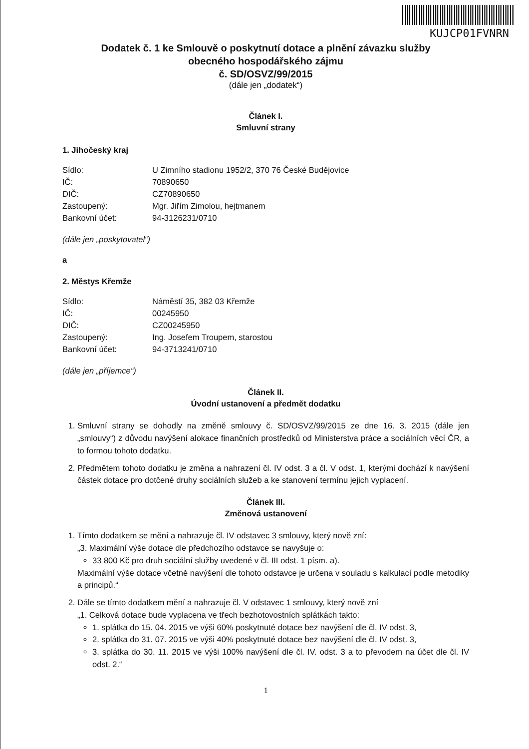KUJCP01FVNRN
Dodatek č. 1 ke Smlouvě o poskytnutí dotace a plnění závazku služby
obecného hospodářského zájmu
č. SD/OSVZ/99/2015
(dále jen „dodatek“)
Článek I.
Smluvní strany
1. Jihočeský kraj
| Sídlo: | U Zimního stadionu 1952/2, 370 76 České Budějovice |
| IČ: | 70890650 |
| DIČ: | CZ70890650 |
| Zastoupený: | Mgr. Jiřím Zimolou, hejtmanem |
| Bankovní účet: | 94-3126231/0710 |
(dále jen „poskytovatel“)
a
2. Městys Křemže
| Sídlo: | Náměstí 35, 382 03 Křemže |
| IČ: | 00245950 |
| DIČ: | CZ00245950 |
| Zastoupený: | Ing. Josefem Troupem, starostou |
| Bankovní účet: | 94-3713241/0710 |
(dále jen „příjemce“)
Článek II.
Úvodní ustanovení a předmět dodatku
1. Smluvní strany se dohodly na změně smlouvy č. SD/OSVZ/99/2015 ze dne 16. 3. 2015 (dále jen „smlouvy“) z důvodu navýšení alokace finančních prostředků od Ministerstva práce a sociálních věcí ČR, a to formou tohoto dodatku.
2. Předmětem tohoto dodatku je změna a nahrazení čl. IV odst. 3 a čl. V odst. 1, kterými dochází k navýšení částek dotace pro dotčené druhy sociálních služeb a ke stanovení termínu jejich vyplacení.
Článek III.
Změnová ustanovení
1. Tímto dodatkem se mění a nahrazuje čl. IV odstavec 3 smlouvy, který nově zní:
„3. Maximální výše dotace dle předchozího odstavce se navyšuje o:
33 800 Kč pro druh sociální služby uvedené v čl. III odst. 1 písm. a).
Maximální výše dotace včetně navýšení dle tohoto odstavce je určena v souladu s kalkulací podle metodiky a principů.“
2. Dále se tímto dodatkem mění a nahrazuje čl. V odstavec 1 smlouvy, který nově zní
„1. Celková dotace bude vyplacena ve třech bezhotovostních splátkách takto:
1. splátka do 15. 04. 2015 ve výši 60% poskytnuté dotace bez navýšení dle čl. IV odst. 3,
2. splátka do 31. 07. 2015 ve výši 40% poskytnuté dotace bez navýšení dle čl. IV odst. 3,
3. splátka do 30. 11. 2015 ve výši 100% navýšení dle čl. IV. odst. 3 a to převodem na účet dle čl. IV odst. 2.“
1